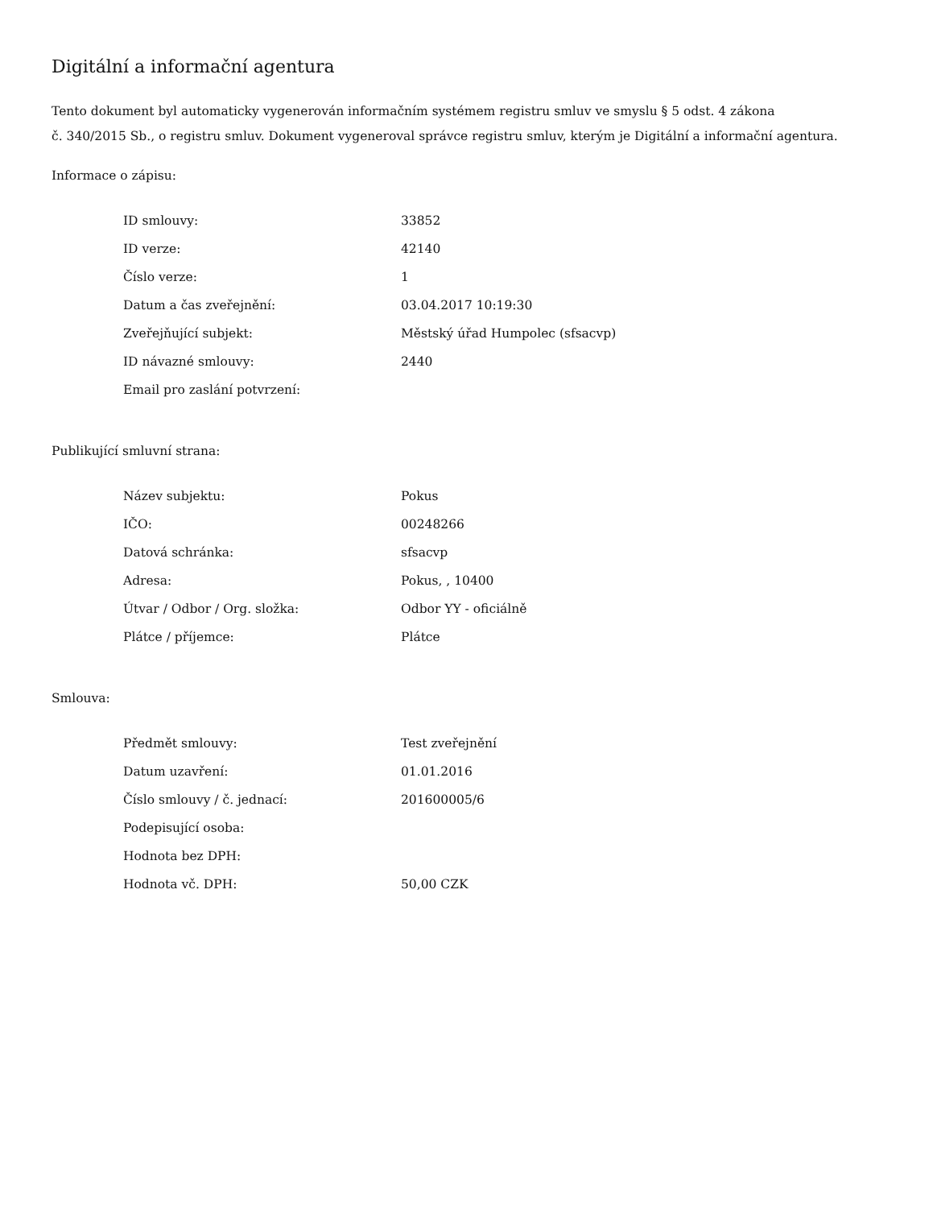Digitální a informační agentura
Tento dokument byl automaticky vygenerován informačním systémem registru smluv ve smyslu § 5 odst. 4 zákona
č. 340/2015 Sb., o registru smluv. Dokument vygeneroval správce registru smluv, kterým je Digitální a informační agentura.
Informace o zápisu:
| ID smlouvy: | 33852 |
| ID verze: | 42140 |
| Číslo verze: | 1 |
| Datum a čas zveřejnění: | 03.04.2017 10:19:30 |
| Zveřejňující subjekt: | Městský úřad Humpolec (sfsacvp) |
| ID návazné smlouvy: | 2440 |
| Email pro zaslání potvrzení: | |
Publikující smluvní strana:
| Název subjektu: | Pokus |
| IČO: | 00248266 |
| Datová schránka: | sfsacvp |
| Adresa: | Pokus, , 10400 |
| Útvar / Odbor / Org. složka: | Odbor YY - oficiálně |
| Plátce / příjemce: | Plátce |
Smlouva:
| Předmět smlouvy: | Test zveřejnění |
| Datum uzavření: | 01.01.2016 |
| Číslo smlouvy / č. jednací: | 201600005/6 |
| Podepisující osoba: | |
| Hodnota bez DPH: | |
| Hodnota vč. DPH: | 50,00 CZK |